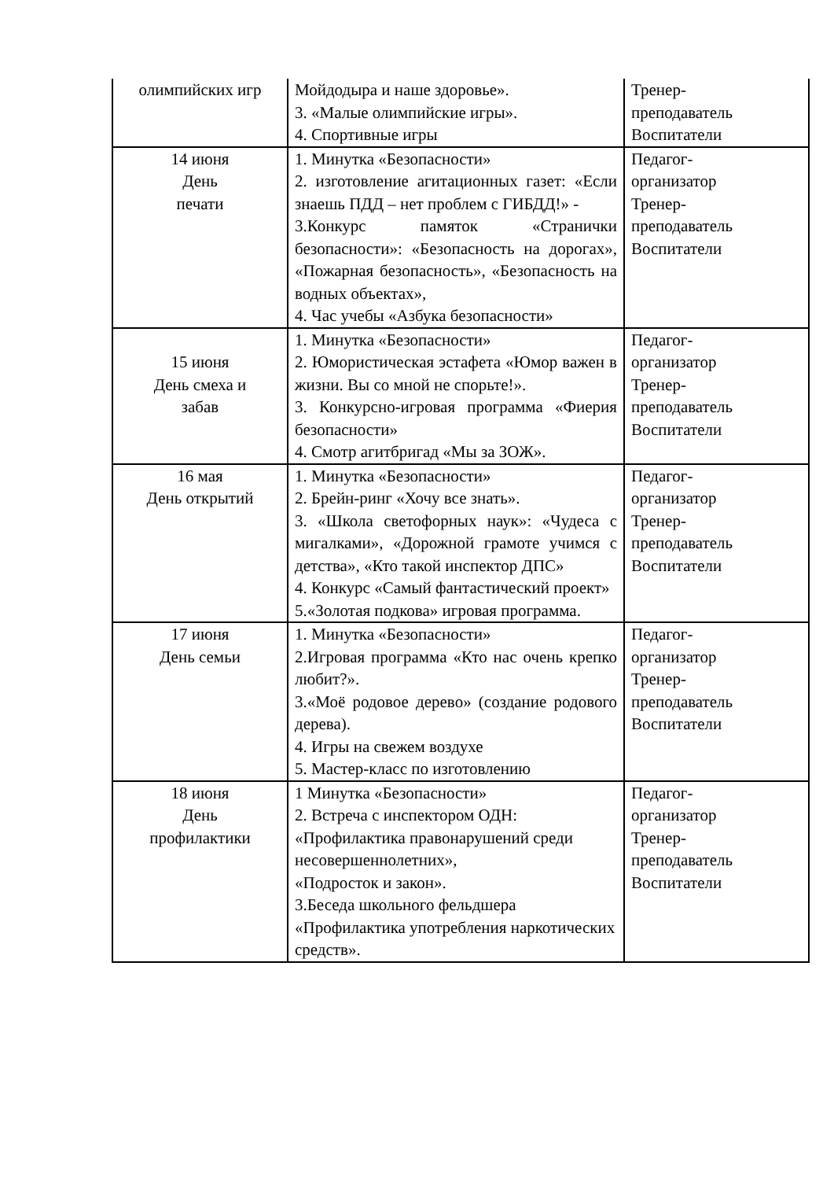| олимпийских игр | Мойдодыра и наше здоровье». 3. «Малые олимпийские игры». 4. Спортивные игры | Тренер- преподаватель Воспитатели |
| 14 июня День печати | 1. Минутка «Безопасности» 2. изготовление агитационных газет: «Если знаешь ПДД – нет проблем с ГИБДД!» - 3.Конкурс памяток «Странички безопасности»: «Безопасность на дорогах», «Пожарная безопасность», «Безопасность на водных объектах», 4. Час учебы «Азбука безопасности» | Педагог- организатор Тренер- преподаватель Воспитатели |
| 15 июня День смеха и забав | 1. Минутка «Безопасности» 2. Юмористическая эстафета «Юмор важен в жизни. Вы со мной не спорьте!». 3. Конкурсно-игровая программа «Фиерия безопасности» 4. Смотр агитбригад «Мы за ЗОЖ». | Педагог- организатор Тренер- преподаватель Воспитатели |
| 16 мая День открытий | 1. Минутка «Безопасности» 2. Брейн-ринг «Хочу все знать». 3. «Школа светофорных наук»: «Чудеса с мигалками», «Дорожной грамоте учимся с детства», «Кто такой инспектор ДПС» 4. Конкурс «Самый фантастический проект» 5.«Золотая подкова» игровая программа. | Педагог- организатор Тренер- преподаватель Воспитатели |
| 17 июня День семьи | 1. Минутка «Безопасности» 2.Игровая программа «Кто нас очень крепко любит?». 3.«Моё родовое дерево» (создание родового дерева). 4. Игры на свежем воздухе 5. Мастер-класс по изготовлению | Педагог- организатор Тренер- преподаватель Воспитатели |
| 18 июня День профилактики | 1 Минутка «Безопасности» 2. Встреча с инспектором ОДН: «Профилактика правонарушений среди несовершеннолетних», «Подросток и закон». 3.Беседа школьного фельдшера «Профилактика употребления наркотических средств». | Педагог- организатор Тренер- преподаватель Воспитатели |